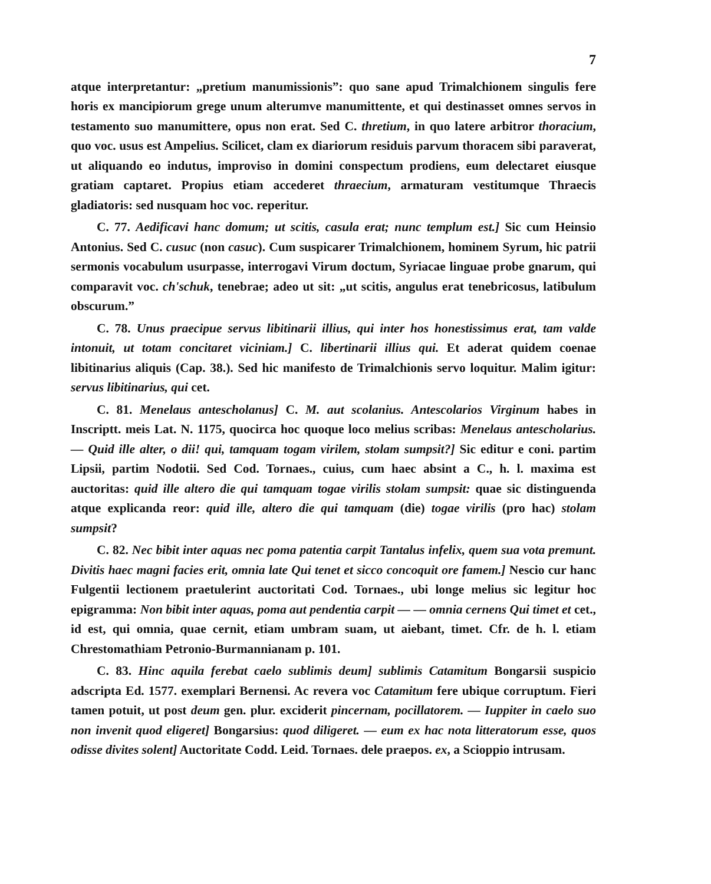7
atque interpretantur: „pretium manumissionis”: quo sane apud Trimalchionem singulis fere horis ex mancipiorum grege unum alterumve manumittente, et qui destinasset omnes servos in testamento suo manumittere, opus non erat. Sed C. thretium, in quo latere arbitror thoracium, quo voc. usus est Ampelius. Scilicet, clam ex diariorum residuis parvum thoracem sibi paraverat, ut aliquando eo indutus, improviso in domini conspectum prodiens, eum delectaret eiusque gratiam captaret. Propius etiam accederet thraecium, armaturam vestitumque Thraecis gladiatoris: sed nusquam hoc voc. reperitur.
C. 77. Aedificavi hanc domum; ut scitis, casula erat; nunc templum est.] Sic cum Heinsio Antonius. Sed C. cusuc (non casuc). Cum suspicarer Trimalchionem, hominem Syrum, hic patrii sermonis vocabulum usurpasse, interrogavi Virum doctum, Syriacae linguae probe gnarum, qui comparavit voc. ch'schuk, tenebrae; adeo ut sit: „ut scitis, angulus erat tenebricosus, latibulum obscurum.”
C. 78. Unus praecipue servus libitinarii illius, qui inter hos honestissimus erat, tam valde intonuit, ut totam concitaret viciniam.] C. libertinarii illius qui. Et aderat quidem coenae libitinarius aliquis (Cap. 38.). Sed hic manifesto de Trimalchionis servo loquitur. Malim igitur: servus libitinarius, qui cet.
C. 81. Menelaus antescholanus] C. M. aut scolanius. Antescolarios Virginum habes in Inscriptt. meis Lat. N. 1175, quocirca hoc quoque loco melius scribas: Menelaus antescholarius. — Quid ille alter, o dii! qui, tamquam togam virilem, stolam sumpsit?] Sic editur e coni. partim Lipsii, partim Nodotii. Sed Cod. Tornaes., cuius, cum haec absint a C., h. l. maxima est auctoritas: quid ille altero die qui tamquam togae virilis stolam sumpsit: quae sic distinguenda atque explicanda reor: quid ille, altero die qui tamquam (die) togae virilis (pro hac) stolam sumpsit?
C. 82. Nec bibit inter aquas nec poma patentia carpit Tantalus infelix, quem sua vota premunt. Divitis haec magni facies erit, omnia late Qui tenet et sicco concoquit ore famem.] Nescio cur hanc Fulgentii lectionem praetulerint auctoritati Cod. Tornaes., ubi longe melius sic legitur hoc epigramma: Non bibit inter aquas, poma aut pendentia carpit — — omnia cernens Qui timet et cet., id est, qui omnia, quae cernit, etiam umbram suam, ut aiebant, timet. Cfr. de h. l. etiam Chrestomathiam Petronio-Burmannianam p. 101.
C. 83. Hinc aquila ferebat caelo sublimis deum] sublimis Catamitum Bongarsii suspicio adscripta Ed. 1577. exemplari Bernensi. Ac revera voc Catamitum fere ubique corruptum. Fieri tamen potuit, ut post deum gen. plur. exciderit pincernam, pocillatorem. — Iuppiter in caelo suo non invenit quod eligeret] Bongarsius: quod diligeret. — eum ex hac nota litteratorum esse, quos odisse divites solent] Auctoritate Codd. Leid. Tornaes. dele praepos. ex, a Scioppio intrusam.